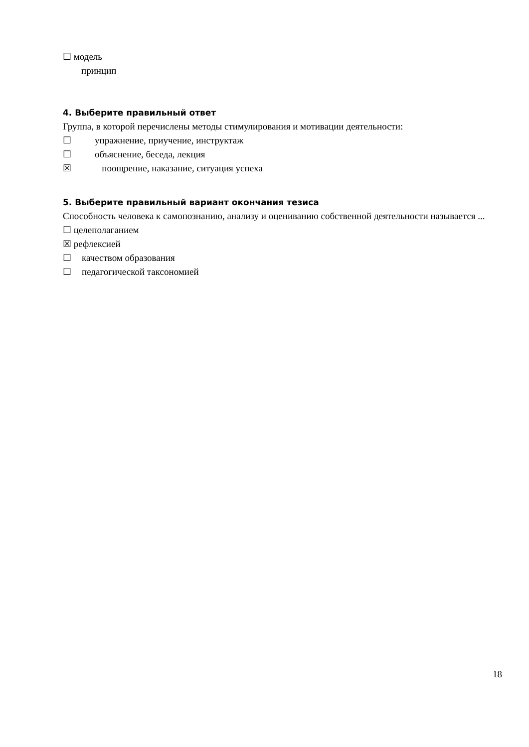☐ модель
принцип
4. Выберите правильный ответ
Группа, в которой перечислены методы стимулирования и мотивации деятельности:
☐ упражнение, приучение, инструктаж
☐ объяснение, беседа, лекция
☒ поощрение, наказание, ситуация успеха
5. Выберите правильный вариант окончания тезиса
Способность человека к самопознанию, анализу и оцениванию собственной деятельности называется ...
☐ целеполаганием
☒ рефлексией
☐ качеством образования
☐ педагогической таксономией
18